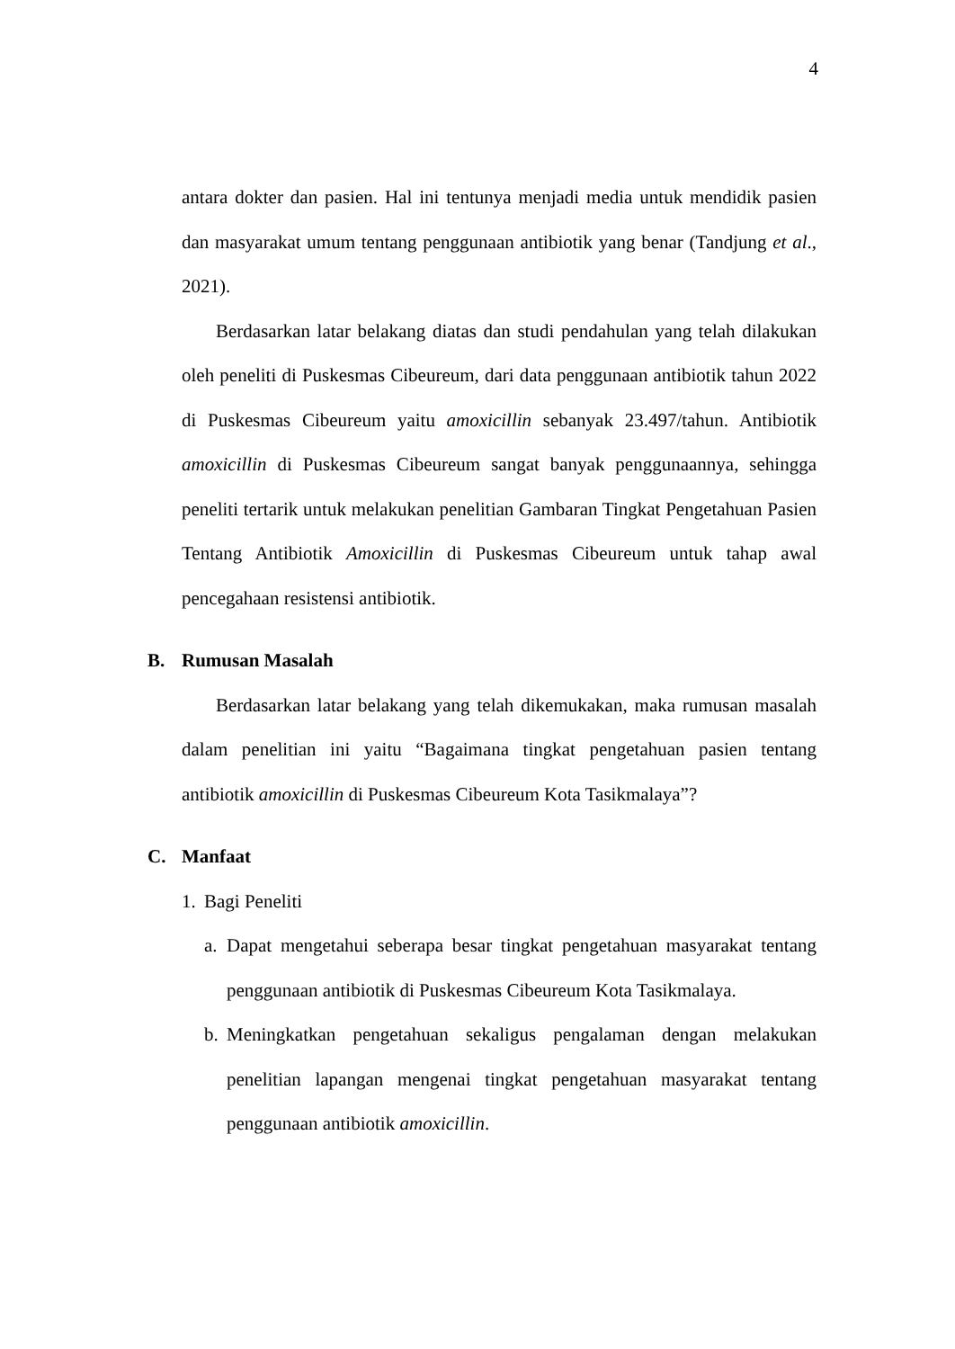4
antara dokter dan pasien. Hal ini tentunya menjadi media untuk mendidik pasien dan masyarakat umum tentang penggunaan antibiotik yang benar (Tandjung et al., 2021).
Berdasarkan latar belakang diatas dan studi pendahulan yang telah dilakukan oleh peneliti di Puskesmas Cibeureum, dari data penggunaan antibiotik tahun 2022 di Puskesmas Cibeureum yaitu amoxicillin sebanyak 23.497/tahun. Antibiotik amoxicillin di Puskesmas Cibeureum sangat banyak penggunaannya, sehingga peneliti tertarik untuk melakukan penelitian Gambaran Tingkat Pengetahuan Pasien Tentang Antibiotik Amoxicillin di Puskesmas Cibeureum untuk tahap awal pencegahaan resistensi antibiotik.
B. Rumusan Masalah
Berdasarkan latar belakang yang telah dikemukakan, maka rumusan masalah dalam penelitian ini yaitu “Bagaimana tingkat pengetahuan pasien tentang antibiotik amoxicillin di Puskesmas Cibeureum Kota Tasikmalaya”?
C. Manfaat
1. Bagi Peneliti
a.
Dapat mengetahui seberapa besar tingkat pengetahuan masyarakat tentang penggunaan antibiotik di Puskesmas Cibeureum Kota Tasikmalaya.
b.
Meningkatkan pengetahuan sekaligus pengalaman dengan melakukan penelitian lapangan mengenai tingkat pengetahuan masyarakat tentang penggunaan antibiotik amoxicillin.